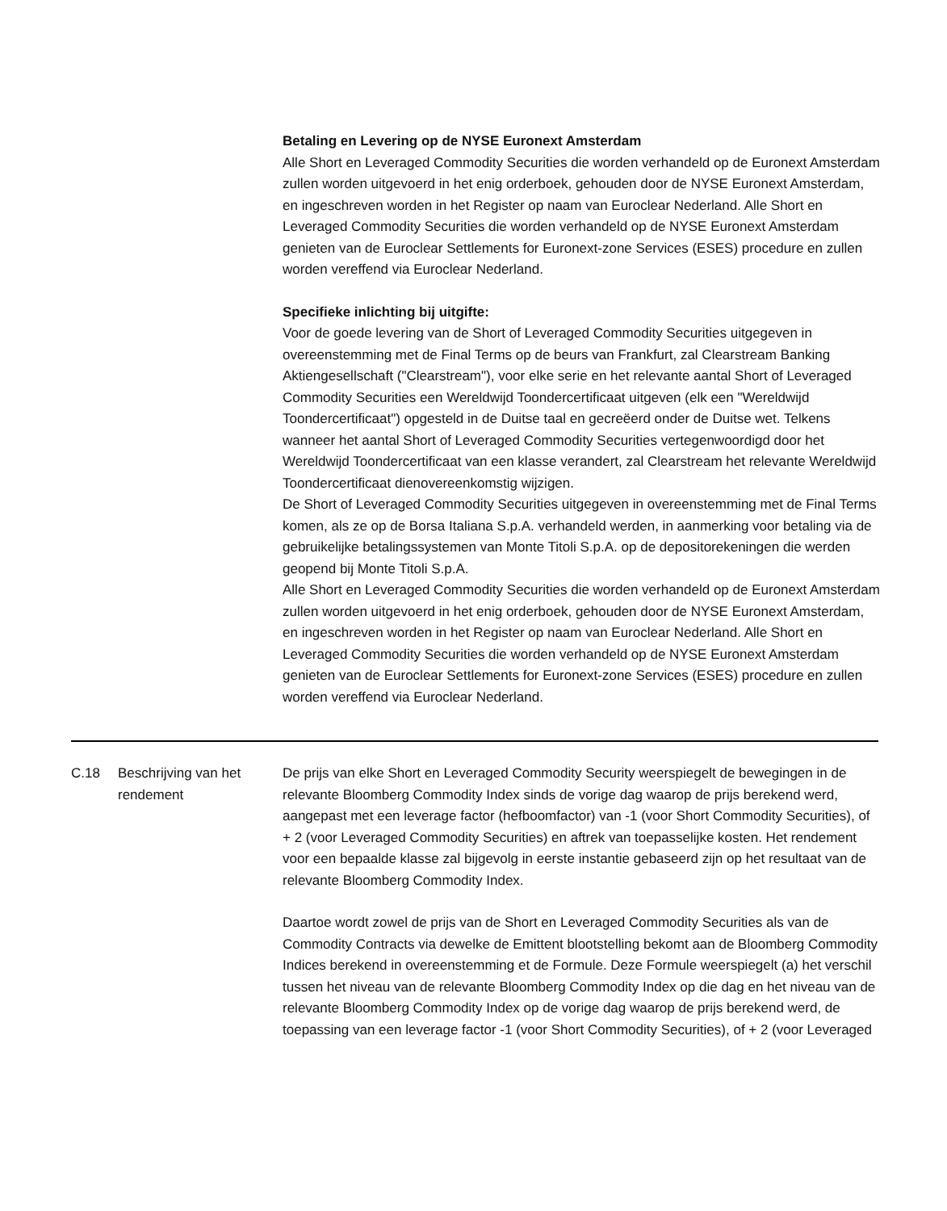Betaling en Levering op de NYSE Euronext Amsterdam
Alle Short en Leveraged Commodity Securities die worden verhandeld op de Euronext Amsterdam zullen worden uitgevoerd in het enig orderboek, gehouden door de NYSE Euronext Amsterdam, en ingeschreven worden in het Register op naam van Euroclear Nederland. Alle Short en Leveraged Commodity Securities die worden verhandeld op de NYSE Euronext Amsterdam genieten van de Euroclear Settlements for Euronext-zone Services (ESES) procedure en zullen worden vereffend via Euroclear Nederland.
Specifieke inlichting bij uitgifte:
Voor de goede levering van de Short of Leveraged Commodity Securities uitgegeven in overeenstemming met de Final Terms op de beurs van Frankfurt, zal Clearstream Banking Aktiengesellschaft ("Clearstream"), voor elke serie en het relevante aantal Short of Leveraged Commodity Securities een Wereldwijd Toondercertificaat uitgeven (elk een "Wereldwijd Toondercertificaat") opgesteld in de Duitse taal en gecreëerd onder de Duitse wet. Telkens wanneer het aantal Short of Leveraged Commodity Securities vertegenwoordigd door het Wereldwijd Toondercertificaat van een klasse verandert, zal Clearstream het relevante Wereldwijd Toondercertificaat dienovereenkomstig wijzigen.
De Short of Leveraged Commodity Securities uitgegeven in overeenstemming met de Final Terms komen, als ze op de Borsa Italiana S.p.A. verhandeld werden, in aanmerking voor betaling via de gebruikelijke betalingssystemen van Monte Titoli S.p.A. op de depositorekeningen die werden geopend bij Monte Titoli S.p.A.
Alle Short en Leveraged Commodity Securities die worden verhandeld op de Euronext Amsterdam zullen worden uitgevoerd in het enig orderboek, gehouden door de NYSE Euronext Amsterdam, en ingeschreven worden in het Register op naam van Euroclear Nederland. Alle Short en Leveraged Commodity Securities die worden verhandeld op de NYSE Euronext Amsterdam genieten van de Euroclear Settlements for Euronext-zone Services (ESES) procedure en zullen worden vereffend via Euroclear Nederland.
| C.18 | Beschrijving van het rendement | De prijs van elke Short en Leveraged Commodity Security weerspiegelt de bewegingen in de relevante Bloomberg Commodity Index sinds de vorige dag waarop de prijs berekend werd, aangepast met een leverage factor (hefboomfactor) van -1 (voor Short Commodity Securities), of + 2 (voor Leveraged Commodity Securities) en aftrek van toepasselijke kosten. Het rendement voor een bepaalde klasse zal bijgevolg in eerste instantie gebaseerd zijn op het resultaat van de relevante Bloomberg Commodity Index. Daartoe wordt zowel de prijs van de Short en Leveraged Commodity Securities als van de Commodity Contracts via dewelke de Emittent blootstelling bekomt aan de Bloomberg Commodity Indices berekend in overeenstemming et de Formule. Deze Formule weerspiegelt (a) het verschil tussen het niveau van de relevante Bloomberg Commodity Index op die dag en het niveau van de relevante Bloomberg Commodity Index op de vorige dag waarop de prijs berekend werd, de toepassing van een leverage factor -1 (voor Short Commodity Securities), of + 2 (voor Leveraged |